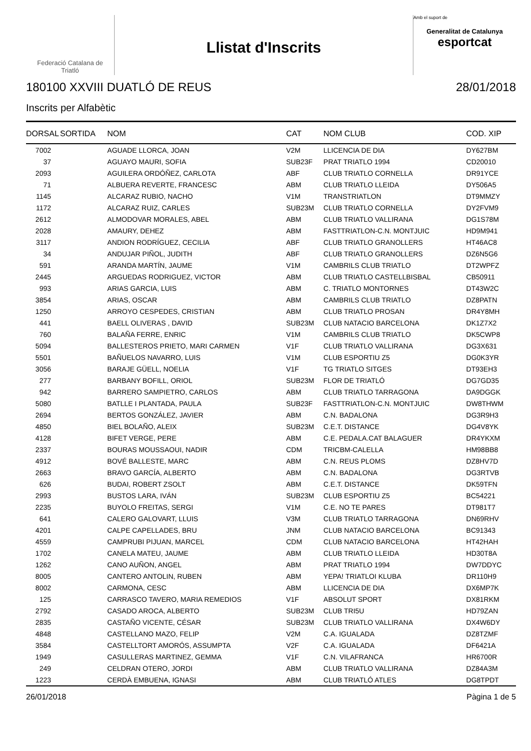Federació Catalana de
Triatló
Llistat d'Inscrits
Amb el suport de
Generalitat de Catalunya
esportcat
180100 XXVIII DUATLÓ DE REUS 28/01/2018
Inscrits per Alfabètic
| DORSAL | SORTIDA | NOM | CAT | NOM CLUB | COD. XIP |
| --- | --- | --- | --- | --- | --- |
| 7002 | | AGUADE LLORCA, JOAN | V2M | LLICENCIA DE DIA | DY627BM |
| 37 | | AGUAYO MAURI, SOFIA | SUB23F | PRAT TRIATLO 1994 | CD20010 |
| 2093 | | AGUILERA ORDÓÑEZ, CARLOTA | ABF | CLUB TRIATLO CORNELLA | DR91YCE |
| 71 | | ALBUERA REVERTE, FRANCESC | ABM | CLUB TRIATLO LLEIDA | DY506A5 |
| 1145 | | ALCARAZ RUBIO, NACHO | V1M | TRANSTRIATLON | DT9MMZY |
| 1172 | | ALCARAZ RUIZ, CARLES | SUB23M | CLUB TRIATLO CORNELLA | DY2FVM9 |
| 2612 | | ALMODOVAR MORALES, ABEL | ABM | CLUB TRIATLO VALLIRANA | DG1S78M |
| 2028 | | AMAURY, DEHEZ | ABM | FASTTRIATLON-C.N. MONTJUIC | HD9M941 |
| 3117 | | ANDION RODRÍGUEZ, CECILIA | ABF | CLUB TRIATLO GRANOLLERS | HT46AC8 |
| 34 | | ANDUJAR PIÑOL, JUDITH | ABF | CLUB TRIATLO GRANOLLERS | DZ6N5G6 |
| 591 | | ARANDA MARTÍN, JAUME | V1M | CAMBRILS CLUB TRIATLO | DT2WPFZ |
| 2445 | | ARGUEDAS RODRIGUEZ, VICTOR | ABM | CLUB TRIATLO CASTELLBISBAL | CB50911 |
| 993 | | ARIAS GARCIA, LUIS | ABM | C. TRIATLO MONTORNES | DT43W2C |
| 3854 | | ARIAS, OSCAR | ABM | CAMBRILS CLUB TRIATLO | DZ8PATN |
| 1250 | | ARROYO CESPEDES, CRISTIAN | ABM | CLUB TRIATLO PROSAN | DR4Y8MH |
| 441 | | BAELL OLIVERAS , DAVID | SUB23M | CLUB NATACIO BARCELONA | DK1Z7X2 |
| 760 | | BALAÑA FERRE, ENRIC | V1M | CAMBRILS CLUB TRIATLO | DK5CWP8 |
| 5094 | | BALLESTEROS PRIETO, MARI CARMEN | V1F | CLUB TRIATLO VALLIRANA | DG3X631 |
| 5501 | | BAÑUELOS NAVARRO, LUIS | V1M | CLUB ESPORTIU Z5 | DG0K3YR |
| 3056 | | BARAJE GÜELL, NOELIA | V1F | TG TRIATLO SITGES | DT93EH3 |
| 277 | | BARBANY BOFILL, ORIOL | SUB23M | FLOR DE TRIATLÓ | DG7GD35 |
| 942 | | BARRERO SAMPIETRO, CARLOS | ABM | CLUB TRIATLO TARRAGONA | DA9DGGK |
| 5080 | | BATLLE I PLANTADA, PAULA | SUB23F | FASTTRIATLON-C.N. MONTJUIC | DW8THWM |
| 2694 | | BERTOS GONZÁLEZ, JAVIER | ABM | C.N. BADALONA | DG3R9H3 |
| 4850 | | BIEL BOLAÑO, ALEIX | SUB23M | C.E.T. DISTANCE | DG4V8YK |
| 4128 | | BIFET VERGE, PERE | ABM | C.E. PEDALA.CAT BALAGUER | DR4YKXM |
| 2337 | | BOURAS MOUSSAOUI, NADIR | CDM | TRICBM-CALELLA | HM98BB8 |
| 4912 | | BOVÉ BALLESTE, MARC | ABM | C.N. REUS PLOMS | DZ8HV7D |
| 2663 | | BRAVO GARCÍA, ALBERTO | ABM | C.N. BADALONA | DG3RTVB |
| 626 | | BUDAI, ROBERT ZSOLT | ABM | C.E.T. DISTANCE | DK59TFN |
| 2993 | | BUSTOS LARA, IVÁN | SUB23M | CLUB ESPORTIU Z5 | BC54221 |
| 2235 | | BUYOLO FREITAS, SERGI | V1M | C.E. NO TE PARES | DT981T7 |
| 641 | | CALERO GALOVART, LLUIS | V3M | CLUB TRIATLO TARRAGONA | DN69RHV |
| 4201 | | CALPE CAPELLADES, BRU | JNM | CLUB NATACIO BARCELONA | BC91343 |
| 4559 | | CAMPRUBI PIJUAN, MARCEL | CDM | CLUB NATACIO BARCELONA | HT42HAH |
| 1702 | | CANELA MATEU, JAUME | ABM | CLUB TRIATLO LLEIDA | HD30T8A |
| 1262 | | CANO AUÑON, ANGEL | ABM | PRAT TRIATLO 1994 | DW7DDYC |
| 8005 | | CANTERO ANTOLIN, RUBEN | ABM | YEPA! TRIATLOI KLUBA | DR110H9 |
| 8002 | | CARMONA, CESC | ABM | LLICENCIA DE DIA | DX6MP7K |
| 125 | | CARRASCO TAVERO, MARIA REMEDIOS | V1F | ABSOLUT SPORT | DX81RKM |
| 2792 | | CASADO AROCA, ALBERTO | SUB23M | CLUB TRI5U | HD79ZAN |
| 2835 | | CASTAÑO VICENTE, CÉSAR | SUB23M | CLUB TRIATLO VALLIRANA | DX4W6DY |
| 4848 | | CASTELLANO MAZO, FELIP | V2M | C.A. IGUALADA | DZ8TZMF |
| 3584 | | CASTELLTORT AMORÓS, ASSUMPTA | V2F | C.A. IGUALADA | DF6421A |
| 1949 | | CASULLERAS MARTINEZ, GEMMA | V1F | C.N. VILAFRANCA | HR6700R |
| 249 | | CELDRAN OTERO, JORDI | ABM | CLUB TRIATLO VALLIRANA | DZ84A3M |
| 1223 | | CERDÀ EMBUENA, IGNASI | ABM | CLUB TRIATLÓ ATLES | DG8TPDT |
26/01/2018 Pàgina 1 de 5